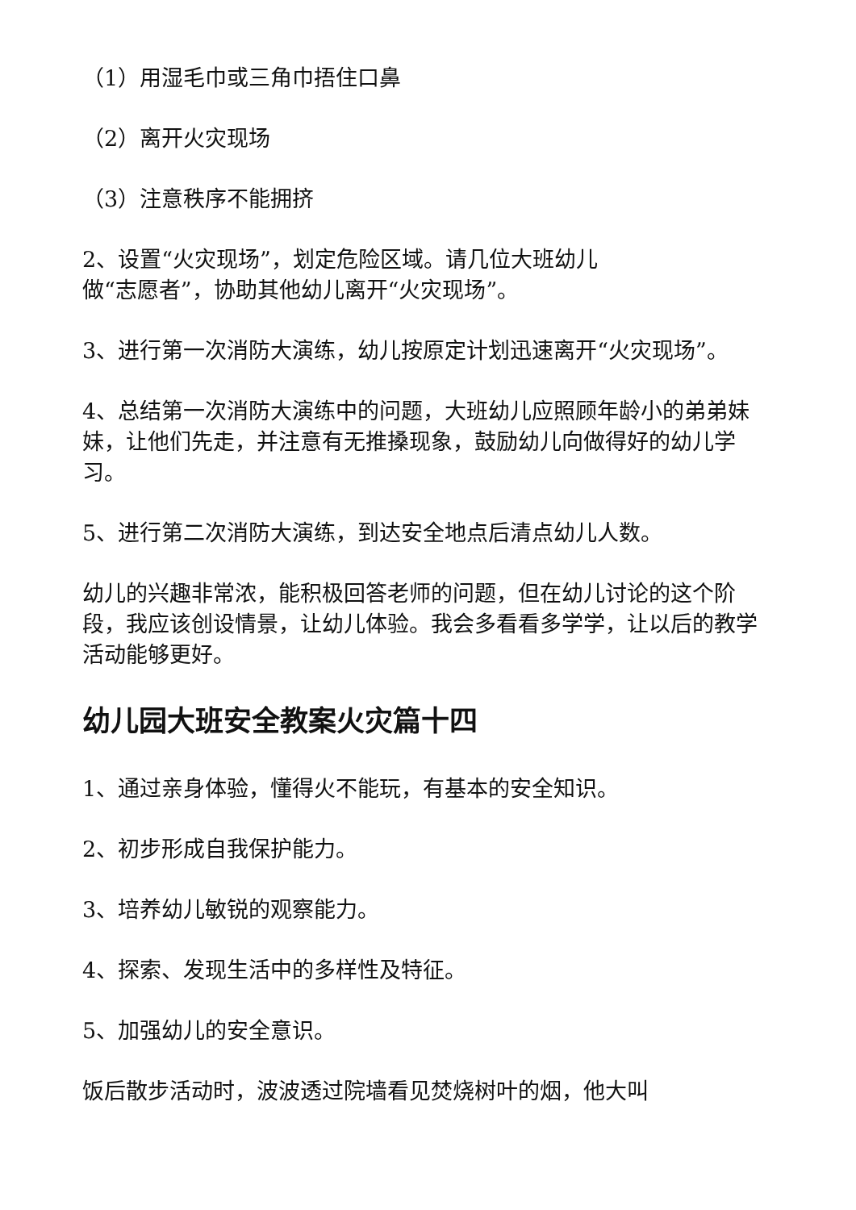（1）用湿毛巾或三角巾捂住口鼻
（2）离开火灾现场
（3）注意秩序不能拥挤
2、设置“火灾现场”，划定危险区域。请几位大班幼儿
做“志愿者”，协助其他幼儿离开“火灾现场”。
3、进行第一次消防大演练，幼儿按原定计划迅速离开“火灾现场”。
4、总结第一次消防大演练中的问题，大班幼儿应照顾年龄小的弟弟妹妹，让他们先走，并注意有无推搡现象，鼓励幼儿向做得好的幼儿学习。
5、进行第二次消防大演练，到达安全地点后清点幼儿人数。
幼儿的兴趣非常浓，能积极回答老师的问题，但在幼儿讨论的这个阶段，我应该创设情景，让幼儿体验。我会多看看多学学，让以后的教学活动能够更好。
幼儿园大班安全教案火灾篇十四
1、通过亲身体验，懂得火不能玩，有基本的安全知识。
2、初步形成自我保护能力。
3、培养幼儿敏锐的观察能力。
4、探索、发现生活中的多样性及特征。
5、加强幼儿的安全意识。
饭后散步活动时，波波透过院墙看见焚烧树叶的烟，他大叫